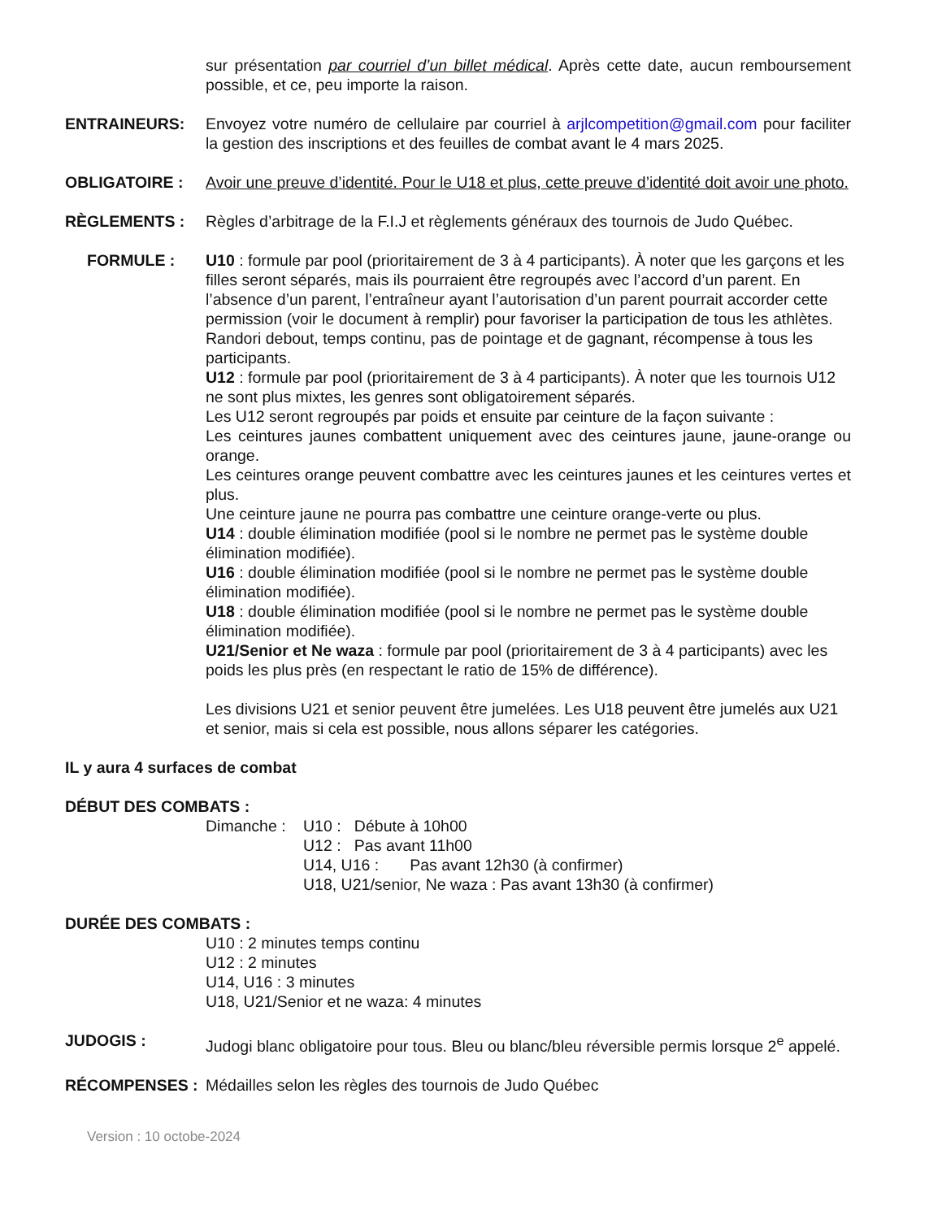sur présentation par courriel d’un billet médical. Après cette date, aucun remboursement possible, et ce, peu importe la raison.
ENTRAINEURS: Envoyez votre numéro de cellulaire par courriel à arjlcompetition@gmail.com pour faciliter la gestion des inscriptions et des feuilles de combat avant le 4 mars 2025.
OBLIGATOIRE : Avoir une preuve d’identité. Pour le U18 et plus, cette preuve d’identité doit avoir une photo.
RÈGLEMENTS : Règles d’arbitrage de la F.I.J et règlements généraux des tournois de Judo Québec.
FORMULE : U10 : formule par pool (prioritairement de 3 à 4 participants). À noter que les garçons et les filles seront séparés, mais ils pourraient être regroupés avec l’accord d’un parent. En l’absence d’un parent, l’entraîneur ayant l’autorisation d’un parent pourrait accorder cette permission (voir le document à remplir) pour favoriser la participation de tous les athlètes. Randori debout, temps continu, pas de pointage et de gagnant, récompense à tous les participants.
U12 : formule par pool (prioritairement de 3 à 4 participants). À noter que les tournois U12 ne sont plus mixtes, les genres sont obligatoirement séparés.
Les U12 seront regroupés par poids et ensuite par ceinture de la façon suivante :
Les ceintures jaunes combattent uniquement avec des ceintures jaune, jaune-orange ou orange.
Les ceintures orange peuvent combattre avec les ceintures jaunes et les ceintures vertes et plus.
Une ceinture jaune ne pourra pas combattre une ceinture orange-verte ou plus.
U14 : double élimination modifiée (pool si le nombre ne permet pas le système double élimination modifiée).
U16 : double élimination modifiée (pool si le nombre ne permet pas le système double élimination modifiée).
U18 : double élimination modifiée (pool si le nombre ne permet pas le système double élimination modifiée).
U21/Senior et Ne waza : formule par pool (prioritairement de 3 à 4 participants) avec les poids les plus près (en respectant le ratio de 15% de différence).
Les divisions U21 et senior peuvent être jumelées. Les U18 peuvent être jumelés aux U21 et senior, mais si cela est possible, nous allons séparer les catégories.
IL y aura 4 surfaces de combat
DÉBUT DES COMBATS :
Dimanche : U10 : Débute à 10h00
U12 : Pas avant 11h00
U14, U16 : Pas avant 12h30 (à confirmer)
U18, U21/senior, Ne waza : Pas avant 13h30 (à confirmer)
DURÉE DES COMBATS :
U10 : 2 minutes temps continu
U12 : 2 minutes
U14, U16 : 3 minutes
U18, U21/Senior et ne waza: 4 minutes
JUDOGIS : Judogi blanc obligatoire pour tous. Bleu ou blanc/bleu réversible permis lorsque 2<sup>e</sup> appelé.
RÉCOMPENSES : Médailles selon les règles des tournois de Judo Québec
Version : 10 octobe-2024